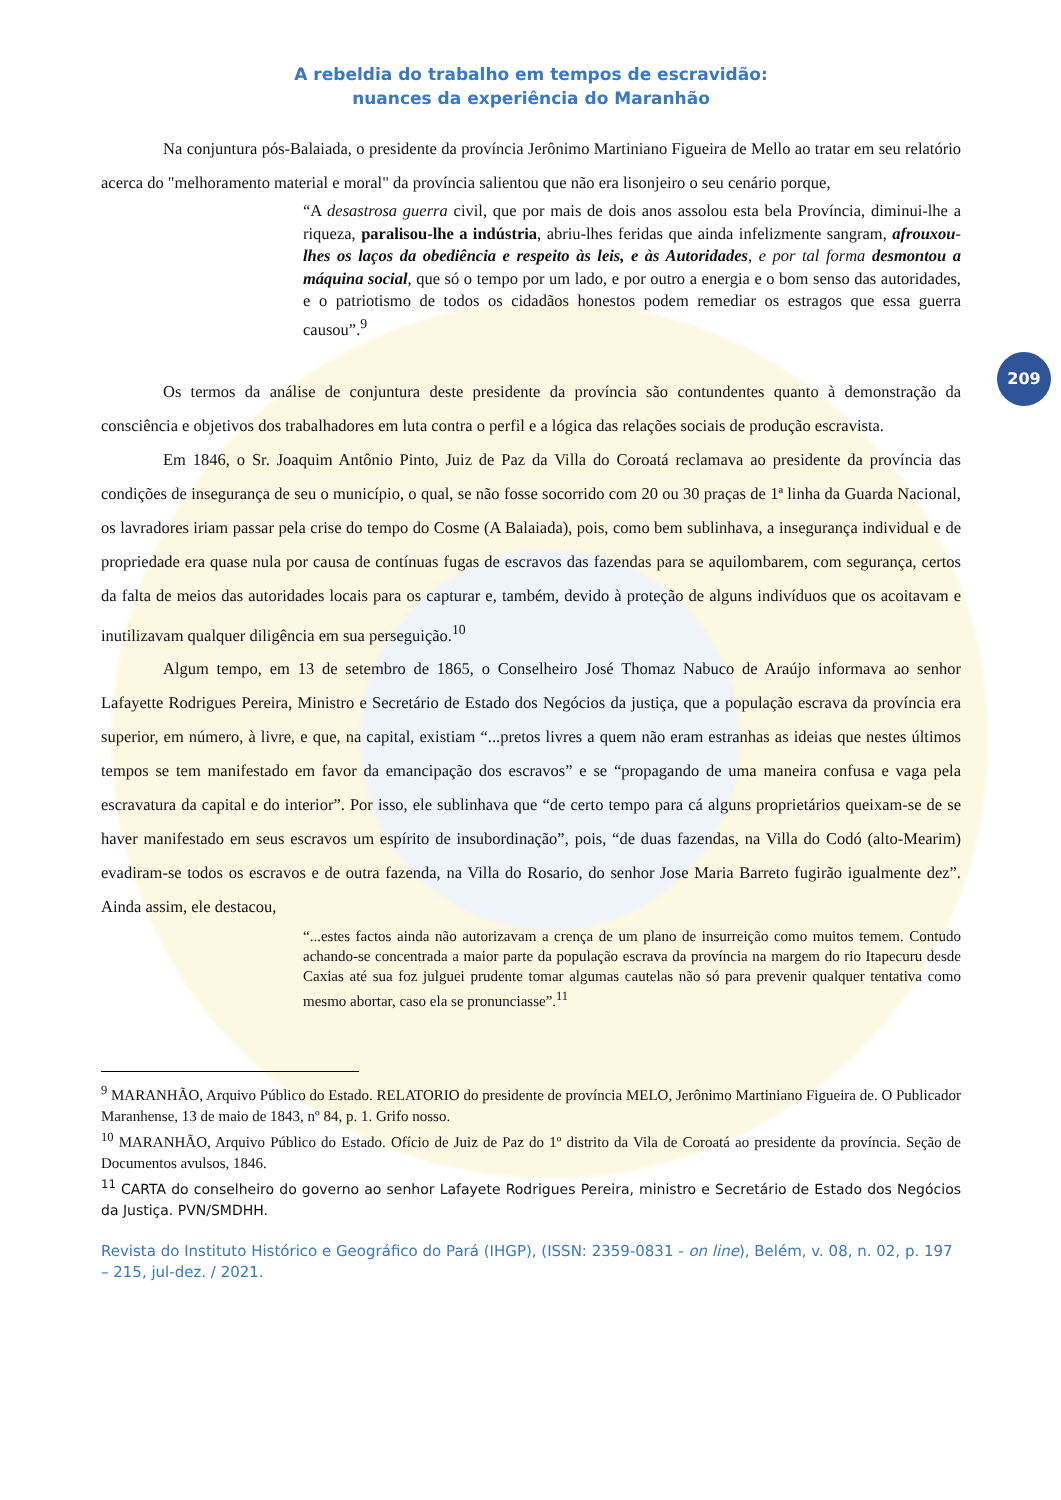209
A rebeldia do trabalho em tempos de escravidão:
nuances da experiência do Maranhão
Na conjuntura pós-Balaiada, o presidente da província Jerônimo Martiniano Figueira de Mello ao tratar em seu relatório acerca do "melhoramento material e moral" da província salientou que não era lisonjeiro o seu cenário porque,
“A desastrosa guerra civil, que por mais de dois anos assolou esta bela Província, diminui-lhe a riqueza, paralisou-lhe a indústria, abriu-lhes feridas que ainda infelizmente sangram, afrouxou-lhes os laços da obediência e respeito às leis, e às Autoridades, e por tal forma desmontou a máquina social, que só o tempo por um lado, e por outro a energia e o bom senso das autoridades, e o patriotismo de todos os cidadãos honestos podem remediar os estragos que essa guerra causou”.<sup>9</sup>
Os termos da análise de conjuntura deste presidente da província são contundentes quanto à demonstração da consciência e objetivos dos trabalhadores em luta contra o perfil e a lógica das relações sociais de produção escravista.
Em 1846, o Sr. Joaquim Antônio Pinto, Juiz de Paz da Villa do Coroatá reclamava ao presidente da província das condições de insegurança de seu o município, o qual, se não fosse socorrido com 20 ou 30 praças de 1ª linha da Guarda Nacional, os lavradores iriam passar pela crise do tempo do Cosme (A Balaiada), pois, como bem sublinhava, a insegurança individual e de propriedade era quase nula por causa de contínuas fugas de escravos das fazendas para se aquilombarem, com segurança, certos da falta de meios das autoridades locais para os capturar e, também, devido à proteção de alguns indivíduos que os acoitavam e inutilizavam qualquer diligência em sua perseguição.<sup>10</sup>
Algum tempo, em 13 de setembro de 1865, o Conselheiro José Thomaz Nabuco de Araújo informava ao senhor Lafayette Rodrigues Pereira, Ministro e Secretário de Estado dos Negócios da justiça, que a população escrava da província era superior, em número, à livre, e que, na capital, existiam “...pretos livres a quem não eram estranhas as ideias que nestes últimos tempos se tem manifestado em favor da emancipação dos escravos” e se “propagando de uma maneira confusa e vaga pela escravatura da capital e do interior”. Por isso, ele sublinhava que “de certo tempo para cá alguns proprietários queixam-se de se haver manifestado em seus escravos um espírito de insubordinação”, pois, “de duas fazendas, na Villa do Codó (alto-Mearim) evadiram-se todos os escravos e de outra fazenda, na Villa do Rosario, do senhor Jose Maria Barreto fugirão igualmente dez”. Ainda assim, ele destacou,
“...estes factos ainda não autorizavam a crença de um plano de insurreição como muitos temem. Contudo achando-se concentrada a maior parte da população escrava da província na margem do rio Itapecuru desde Caxias até sua foz julguei prudente tomar algumas cautelas não só para prevenir qualquer tentativa como mesmo abortar, caso ela se pronunciasse”.<sup>11</sup>
<sup>9</sup> MARANHÃO, Arquivo Público do Estado. RELATORIO do presidente de província MELO, Jerônimo Martiniano Figueira de. O Publicador Maranhense, 13 de maio de 1843, nº 84, p. 1. Grifo nosso.
<sup>10</sup> MARANHÃO, Arquivo Público do Estado. Ofício de Juiz de Paz do 1º distrito da Vila de Coroatá ao presidente da província. Seção de Documentos avulsos, 1846.
<sup>11</sup> CARTA do conselheiro do governo ao senhor Lafayete Rodrigues Pereira, ministro e Secretário de Estado dos Negócios da Justiça. PVN/SMDHH.
Revista do Instituto Histórico e Geográfico do Pará (IHGP), (ISSN: 2359-0831 - on line), Belém, v. 08, n. 02, p. 197 – 215, jul-dez. / 2021.